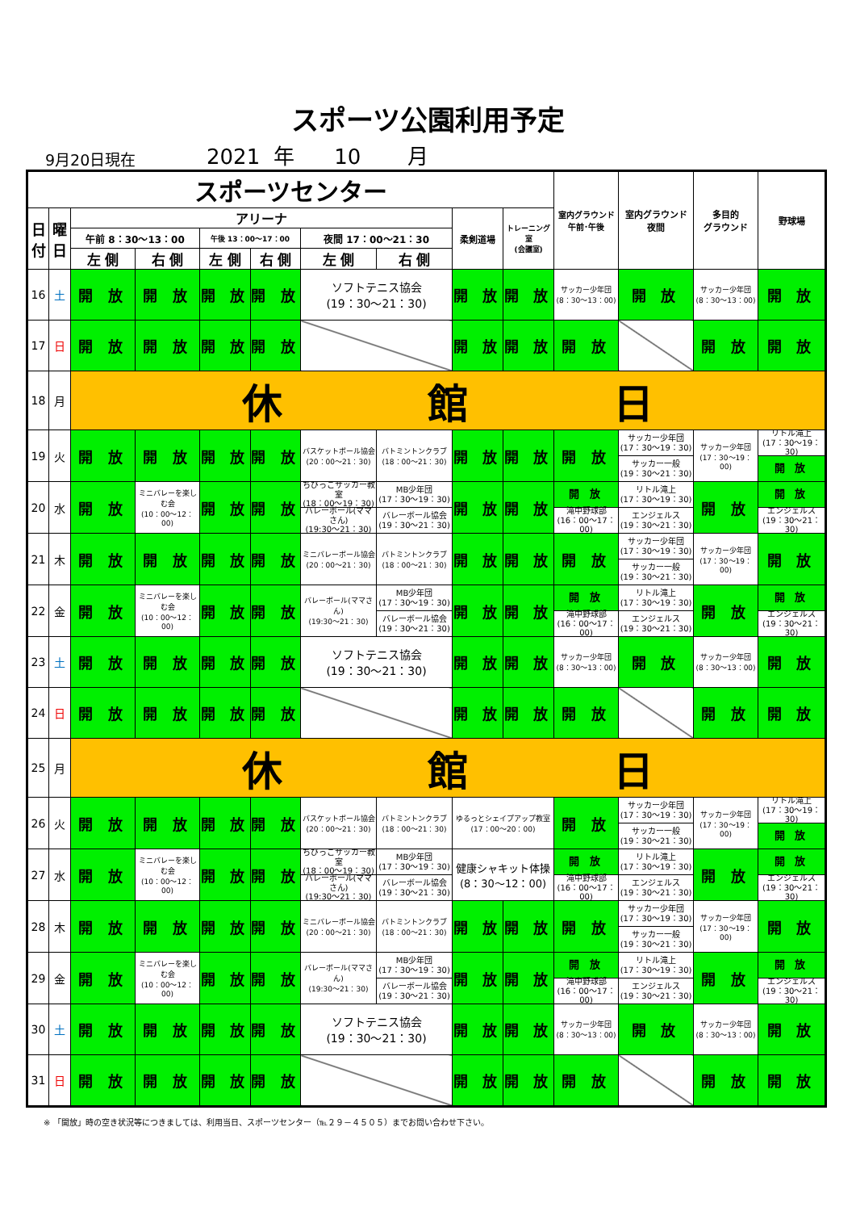スポーツ公園利用予定
9月20日現在 2021 年 10 月
| スポーツセンター | | | | | | | | | | 室内グラウンド 午前･午後 | 室内グラウンド 夜間 | 多目的 グラウンド | 野球場 |
| --- | --- | --- | --- | --- | --- | --- | --- | --- | --- | --- | --- | --- | --- |
| 日 付 | 曜 日 | アリーナ | | | | | | 柔剣道場 | トレーニング室 (会議室) | | | | |
| | | 午前 8：30～13：00 | | 午後 13：00～17：00 | | 夜間 17：00～21：30 | | | | | | | |
| | | 左 側 | 右 側 | 左 側 | 右 側 | 左 側 | 右 側 | | | | | | |
| 16 | 土 | 開 放 | 開 放 | 開 放 | 開 放 | ソフトテニス協会 (19：30～21：30) | | 開 放 | 開 放 | サッカー少年団 (8：30～13：00) | 開 放 | サッカー少年団 (8：30～13：00) | 開 放 |
| 17 | 日 | 開 放 | 開 放 | 開 放 | 開 放 | | | 開 放 | 開 放 | 開 放 | | 開 放 | 開 放 |
| 18 | 月 | 休 館 日 | | | | | | | | | | | |
| 19 | 火 | 開 放 | 開 放 | 開 放 | 開 放 | バスケットボール協会 (20：00～21：30) | バトミントンクラブ (18：00～21：30) | 開 放 | 開 放 | 開 放 | サッカー少年団 (17：30～19：30) サッカー一般 (19：30～21：30) | サッカー少年団 (17：30～19：00) | リトル滝上 (17：30～19：30) 開 放 |
| 20 | 水 | 開 放 | ミニバレーを楽しむ会 (10：00～12：00) | 開 放 | 開 放 | ちびっこサッカー教室 (18：00～19：30) バレーボール(ママさん) (19:30～21：30) | MB少年団 (17：30～19：30) バレーボール協会 (19：30～21：30) | 開 放 | 開 放 | 開 放 滝中野球部 (16：00～17：00) | リトル滝上 (17：30～19：30) エンジェルス (19：30～21：30) | 開 放 | 開 放 エンジェルス (19：30～21：30) |
| 21 | 木 | 開 放 | 開 放 | 開 放 | 開 放 | ミニバレーボール協会 (20：00～21：30) | バトミントンクラブ (18：00～21：30) | 開 放 | 開 放 | 開 放 | サッカー少年団 (17：30～19：30) サッカー一般 (19：30～21：30) | サッカー少年団 (17：30～19：00) | 開 放 |
| 22 | 金 | 開 放 | ミニバレーを楽しむ会 (10：00～12：00) | 開 放 | 開 放 | バレーボール(ママさん) (19:30～21：30) | MB少年団 (17：30～19：30) バレーボール協会 (19：30～21：30) | 開 放 | 開 放 | 開 放 滝中野球部 (16：00～17：00) | リトル滝上 (17：30～19：30) エンジェルス (19：30～21：30) | 開 放 | 開 放 エンジェルス (19：30～21：30) |
| 23 | 土 | 開 放 | 開 放 | 開 放 | 開 放 | ソフトテニス協会 (19：30～21：30) | | 開 放 | 開 放 | サッカー少年団 (8：30～13：00) | 開 放 | サッカー少年団 (8：30～13：00) | 開 放 |
| 24 | 日 | 開 放 | 開 放 | 開 放 | 開 放 | | | 開 放 | 開 放 | 開 放 | | 開 放 | 開 放 |
| 25 | 月 | 休 館 日 | | | | | | | | | | | |
| 26 | 火 | 開 放 | 開 放 | 開 放 | 開 放 | バスケットボール協会 (20：00～21：30) | バトミントンクラブ (18：00～21：30) | ゆるっとシェイプアップ教室 (17：00～20：00) | | 開 放 | サッカー少年団 (17：30～19：30) サッカー一般 (19：30～21：30) | サッカー少年団 (17：30～19：00) | リトル滝上 (17：30～19：30) 開 放 |
| 27 | 水 | 開 放 | ミニバレーを楽しむ会 (10：00～12：00) | 開 放 | 開 放 | ちびっこサッカー教室 (18：00～19：30) バレーボール(ママさん) (19:30～21：30) | MB少年団 (17：30～19：30) バレーボール協会 (19：30～21：30) | 健康シャキット体操 (8：30～12：00) | | 開 放 滝中野球部 (16：00～17：00) | リトル滝上 (17：30～19：30) エンジェルス (19：30～21：30) | 開 放 | 開 放 エンジェルス (19：30～21：30) |
| 28 | 木 | 開 放 | 開 放 | 開 放 | 開 放 | ミニバレーボール協会 (20：00～21：30) | バトミントンクラブ (18：00～21：30) | 開 放 | 開 放 | 開 放 | サッカー少年団 (17：30～19：30) サッカー一般 (19：30～21：30) | サッカー少年団 (17：30～19：00) | 開 放 |
| 29 | 金 | 開 放 | ミニバレーを楽しむ会 (10：00～12：00) | 開 放 | 開 放 | バレーボール(ママさん) (19:30～21：30) | MB少年団 (17：30～19：30) バレーボール協会 (19：30～21：30) | 開 放 | 開 放 | 開 放 滝中野球部 (16：00～17：00) | リトル滝上 (17：30～19：30) エンジェルス (19：30～21：30) | 開 放 | 開 放 エンジェルス (19：30～21：30) |
| 30 | 土 | 開 放 | 開 放 | 開 放 | 開 放 | ソフトテニス協会 (19：30～21：30) | | 開 放 | 開 放 | サッカー少年団 (8：30～13：00) | 開 放 | サッカー少年団 (8：30～13：00) | 開 放 |
| 31 | 日 | 開 放 | 開 放 | 開 放 | 開 放 | | | 開 放 | 開 放 | 開 放 | | 開 放 | 開 放 |
※ 「開放」時の空き状況等につきましては、利用当日、スポーツセンター（℡２９－４５０５）までお問い合わせ下さい。